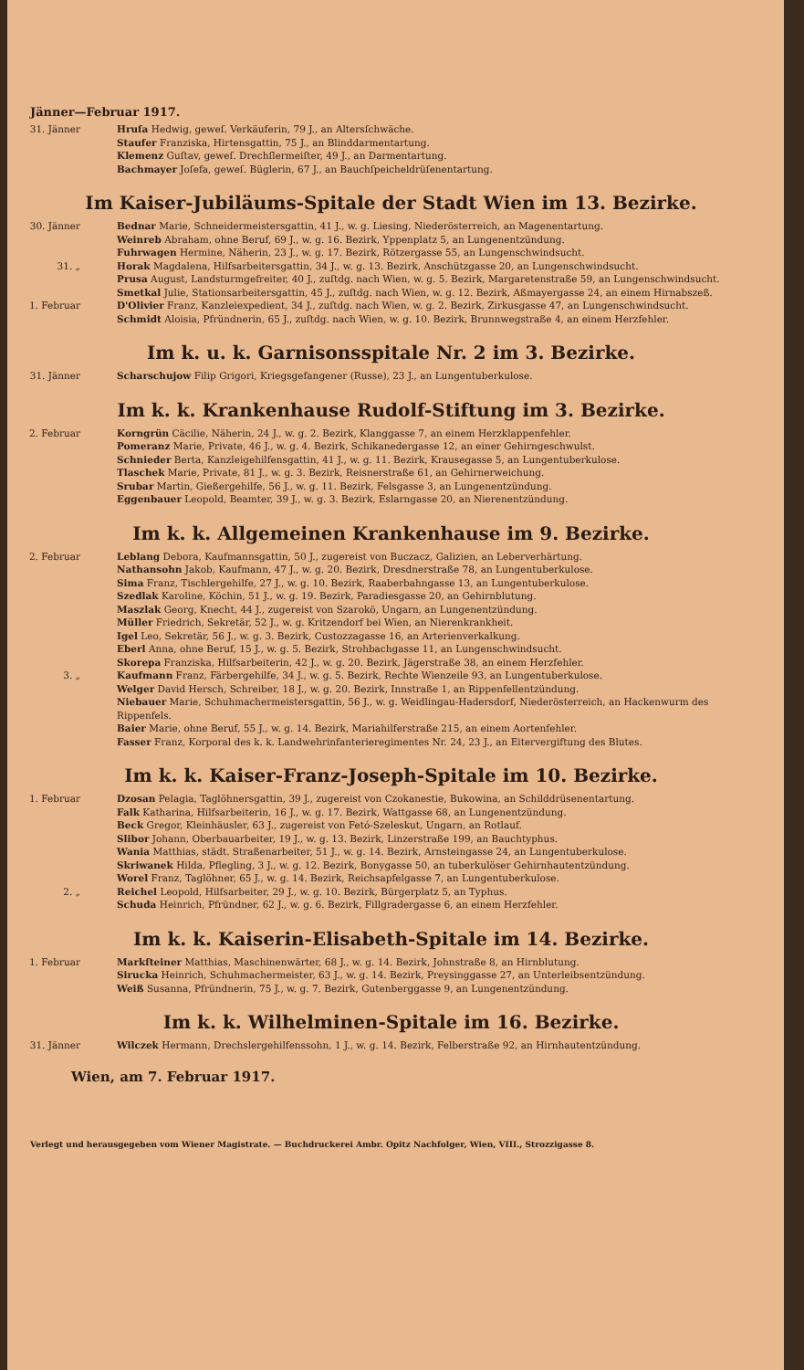Jänner—Februar 1917.
31. Jänner Hruſa Hedwig, geweſ. Verkäuferin, 79 J., an Altersſchwäche.
Staufer Franziska, Hirtensgattin, 75 J., an Blinddarmentartung.
Klemenz Guſtav, geweſ. Drechſlermeiſter, 49 J., an Darmentartung.
Bachmayer Joſefa, geweſ. Büglerin, 67 J., an Bauchſpeicheldrüſenentartung.
Im Kaiser-Jubiläums-Spitale der Stadt Wien im 13. Bezirke.
30. Jänner Bednar Marie, Schneidermeistersgattin, 41 J., w. g. Liesing, Niederösterreich, an Magenentartung.
Weinreb Abraham, ohne Beruf, 69 J., w. g. 16. Bezirk, Yppenplatz 5, an Lungenentzündung.
Fuhrwagen Hermine, Näherin, 23 J., w. g. 17. Bezirk, Rötzergasse 55, an Lungenschwindsucht.
31. „ Horak Magdalena, Hilfsarbeitersgattin, 34 J., w. g. 13. Bezirk, Anschützgasse 20, an Lungenschwindsucht.
Prusa August, Landsturmgefreiter, 40 J., zuſtdg. nach Wien, w. g. 5. Bezirk, Margaretenstraße 59, an Lungenschwindsucht.
Smetkal Julie, Stationsarbeitersgattin, 45 J., zuſtdg. nach Wien, w. g. 12. Bezirk, Aßmayergasse 24, an einem Hirnabszeß.
1. Februar D'Olivier Franz, Kanzleiexpedient, 34 J., zuſtdg. nach Wien, w. g. 2. Bezirk, Zirkusgasse 47, an Lungenschwindsucht.
Schmidt Aloisia, Pfründnerin, 65 J., zuſtdg. nach Wien, w. g. 10. Bezirk, Brunnwegstraße 4, an einem Herzfehler.
Im k. u. k. Garnisonsspitale Nr. 2 im 3. Bezirke.
31. Jänner Scharschujow Filip Grigori, Kriegsgefangener (Russe), 23 J., an Lungentuberkulose.
Im k. k. Krankenhause Rudolf-Stiftung im 3. Bezirke.
2. Februar Korngrün Cäcilie, Näherin, 24 J., w. g. 2. Bezirk, Klanggasse 7, an einem Herzklappenfehler.
Pomeranz Marie, Private, 46 J., w. g. 4. Bezirk, Schikanedergasse 12, an einer Gehirngeschwulst.
Schnieder Berta, Kanzleigehilfensgattin, 41 J., w. g. 11. Bezirk, Krausegasse 5, an Lungentuberkulose.
Tlaschek Marie, Private, 81 J., w. g. 3. Bezirk, Reisnerstraße 61, an Gehirnerweichung.
Srubar Martin, Gießergehilfe, 56 J., w. g. 11. Bezirk, Felsgasse 3, an Lungenentzündung.
Eggenbauer Leopold, Beamter, 39 J., w. g. 3. Bezirk, Eslarngasse 20, an Nierenentzündung.
Im k. k. Allgemeinen Krankenhause im 9. Bezirke.
2. Februar Leblang Debora, Kaufmannsgattin, 50 J., zugereist von Buczacz, Galizien, an Leberverhärtung.
Nathansohn Jakob, Kaufmann, 47 J., w. g. 20. Bezirk, Dresdnerstraße 78, an Lungentuberkulose.
Sima Franz, Tischlergehilfe, 27 J., w. g. 10. Bezirk, Raaberbahngasse 13, an Lungentuberkulose.
Szedlak Karoline, Köchin, 51 J., w. g. 19. Bezirk, Paradiesgasse 20, an Gehirnblutung.
Maszlak Georg, Knecht, 44 J., zugereist von Szarokö, Ungarn, an Lungenentzündung.
Müller Friedrich, Sekretär, 52 J., w. g. Kritzendorf bei Wien, an Nierenkrankheit.
Igel Leo, Sekretär, 56 J., w. g. 3. Bezirk, Custozzagasse 16, an Arterienverkalkung.
Eberl Anna, ohne Beruf, 15 J., w. g. 5. Bezirk, Strohbachgasse 11, an Lungenschwindsucht.
Skorepa Franziska, Hilfsarbeiterin, 42 J., w. g. 20. Bezirk, Jägerstraße 38, an einem Herzfehler.
3. „ Kaufmann Franz, Färbergehilfe, 34 J., w. g. 5. Bezirk, Rechte Wienzeile 93, an Lungentuberkulose.
Welger David Hersch, Schreiber, 18 J., w. g. 20. Bezirk, Innstraße 1, an Rippenfellentzündung.
Niebauer Marie, Schuhmachermeistersgattin, 56 J., w. g. Weidlingau-Hadersdorf, Niederösterreich, an Hackenwurm des Rippenfels.
Baier Marie, ohne Beruf, 55 J., w. g. 14. Bezirk, Mariahilferstraße 215, an einem Aortenfehler.
Fasser Franz, Korporal des k. k. Landwehrinfanterieregimentes Nr. 24, 23 J., an Eitervergiftung des Blutes.
Im k. k. Kaiser-Franz-Joseph-Spitale im 10. Bezirke.
1. Februar Dzosan Pelagia, Taglöhnersgattin, 39 J., zugereist von Czokanestie, Bukowina, an Schilddrüsenentartung.
Falk Katharina, Hilfsarbeiterin, 16 J., w. g. 17. Bezirk, Wattgasse 68, an Lungenentzündung.
Beck Gregor, Kleinhäusler, 63 J., zugereist von Fetó-Szeleskut, Ungarn, an Rotlauf.
Slibor Johann, Oberbauarbeiter, 19 J., w. g. 13. Bezirk, Linzerstraße 199, an Bauchtyphus.
Wania Matthias, städt. Straßenarbeiter, 51 J., w. g. 14. Bezirk, Arnsteingasse 24, an Lungentuberkulose.
Skriwanek Hilda, Pflegling, 3 J., w. g. 12. Bezirk, Bonygasse 50, an tuberkulöser Gehirnhautentzündung.
Worel Franz, Taglöhner, 65 J., w. g. 14. Bezirk, Reichsapfelgasse 7, an Lungentuberkulose.
2. „ Reichel Leopold, Hilfsarbeiter, 29 J., w. g. 10. Bezirk, Bürgerplatz 5, an Typhus.
Schuda Heinrich, Pfründner, 62 J., w. g. 6. Bezirk, Fillgradergasse 6, an einem Herzfehler.
Im k. k. Kaiserin-Elisabeth-Spitale im 14. Bezirke.
1. Februar Markſteiner Matthias, Maschinenwärter, 68 J., w. g. 14. Bezirk, Johnstraße 8, an Hirnblutung.
Sirucka Heinrich, Schuhmachermeister, 63 J., w. g. 14. Bezirk, Preysinggasse 27, an Unterleibsentzündung.
Weiß Susanna, Pfründnerin, 75 J., w. g. 7. Bezirk, Gutenberggasse 9, an Lungenentzündung.
Im k. k. Wilhelminen-Spitale im 16. Bezirke.
31. Jänner Wilczek Hermann, Drechslergehilfenssohn, 1 J., w. g. 14. Bezirk, Felberstraße 92, an Hirnhautentzündung.
Wien, am 7. Februar 1917.
Verlegt und herausgegeben vom Wiener Magistrate. — Buchdruckerei Ambr. Opitz Nachfolger, Wien, VIII., Strozzigasse 8.